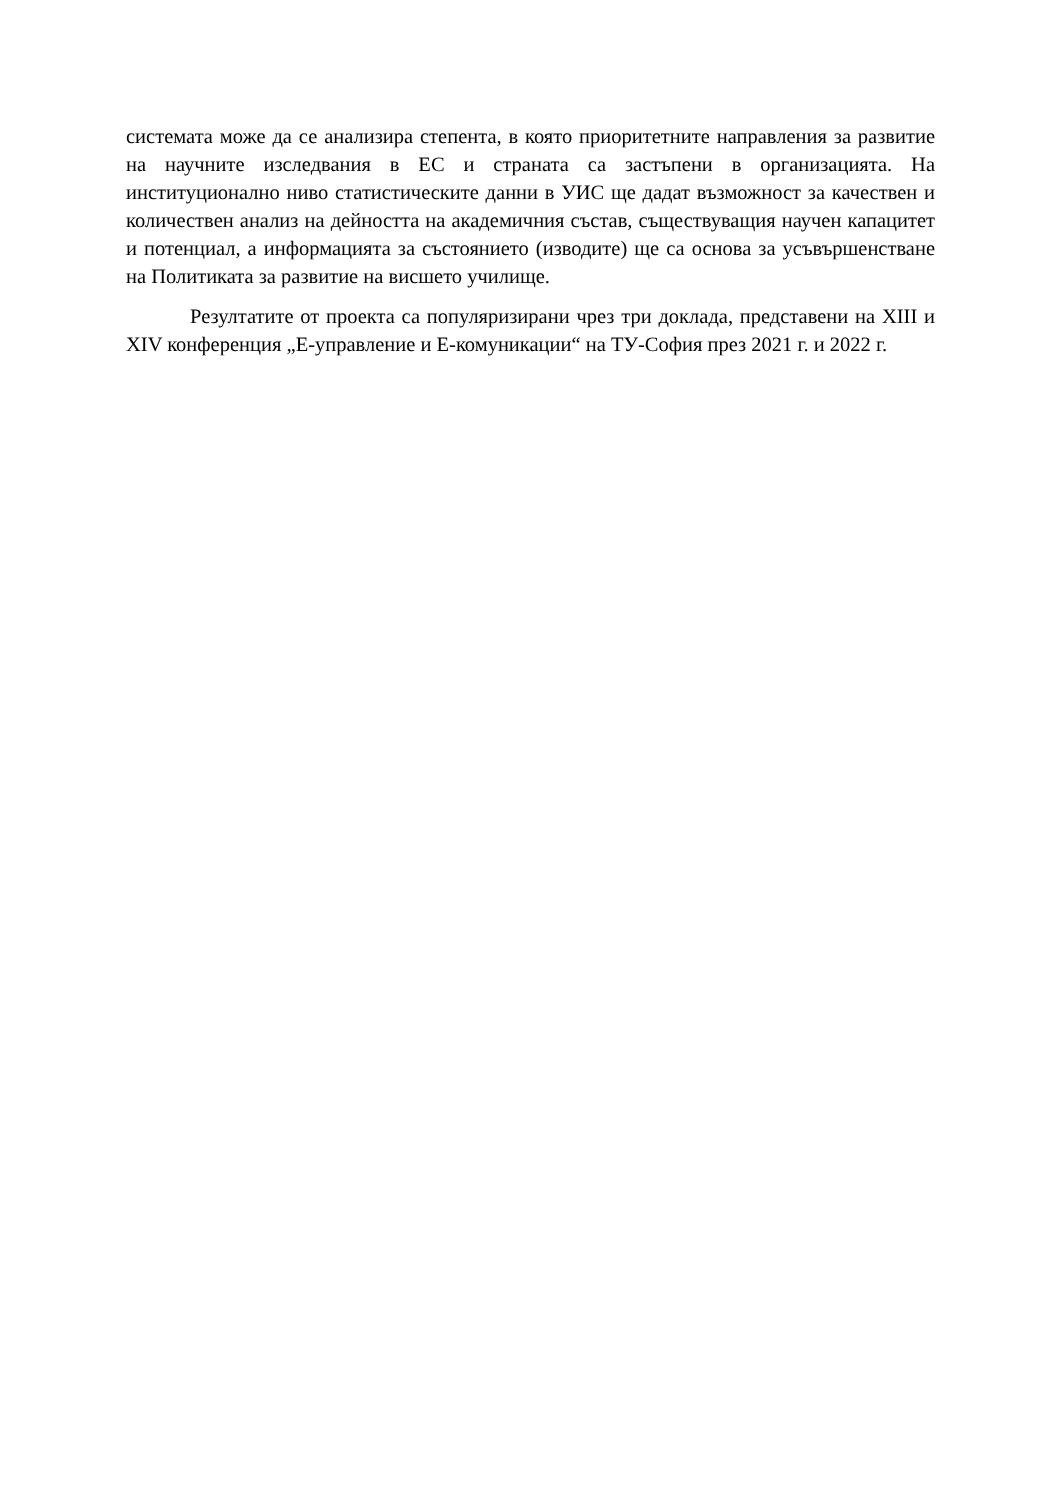системата може да се анализира степента, в която приоритетните направления за развитие на научните изследвания в ЕС и страната са застъпени в организацията. На институционално ниво статистическите данни в УИС ще дадат възможност за качествен и количествен анализ на дейността на академичния състав, съществуващия научен капацитет и потенциал, а информацията за състоянието (изводите) ще са основа за усъвършенстване на Политиката за развитие на висшето училище.
Резултатите от проекта са популяризирани чрез три доклада, представени на XIII и XIV конференция „Е-управление и Е-комуникации“ на ТУ-София през 2021 г. и 2022 г.